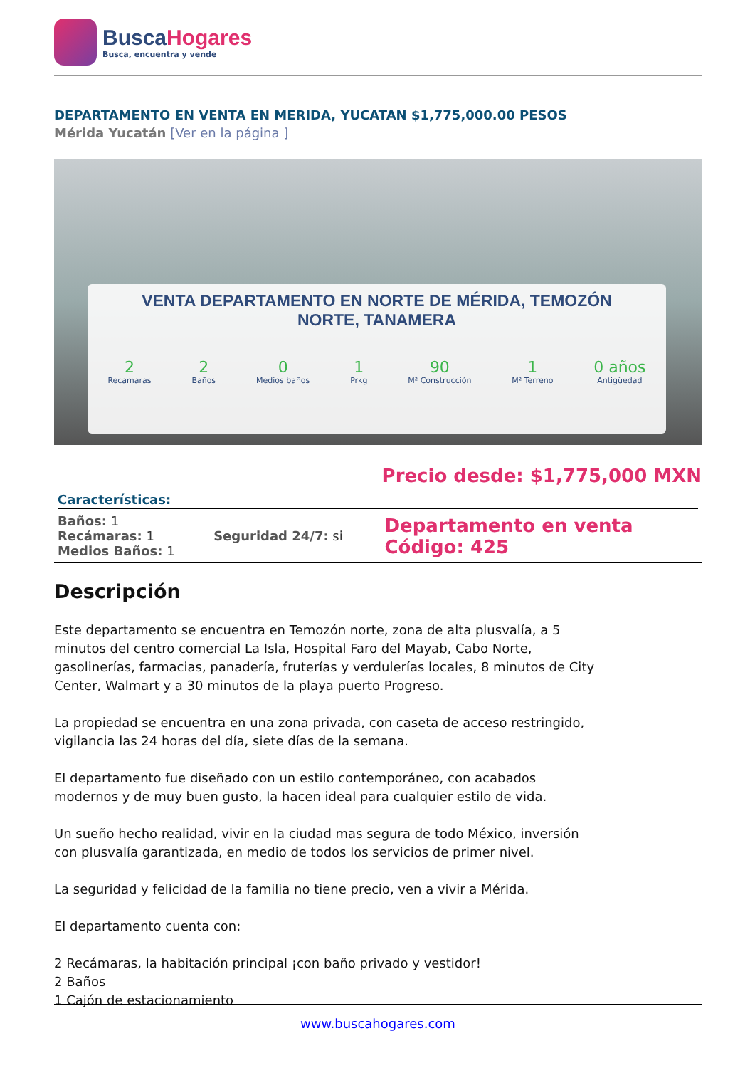BuscaHogares
Busca, encuentra y vende
DEPARTAMENTO EN VENTA EN MERIDA, YUCATAN $1,775,000.00 PESOS
Mérida Yucatán [Ver en la página ]
VENTA DEPARTAMENTO EN NORTE DE MÉRIDA, TEMOZÓN NORTE, TANAMERA
2
Recamaras
2
Baños
0
Medios baños
1
Prkg
90
M² Construcción
1
M² Terreno
0 años
Antigüedad
Precio desde: $1,775,000 MXN
Características:
| Baños: 1 Recámaras: 1 Medios Baños: 1 | Seguridad 24/7: si | Departamento en venta Código: 425 |
Descripción
Este departamento se encuentra en Temozón norte, zona de alta plusvalía, a 5 minutos del centro comercial La Isla, Hospital Faro del Mayab, Cabo Norte, gasolinerías, farmacias, panadería, fruterías y verdulerías locales, 8 minutos de City Center, Walmart y a 30 minutos de la playa puerto Progreso.
La propiedad se encuentra en una zona privada, con caseta de acceso restringido, vigilancia las 24 horas del día, siete días de la semana.
El departamento fue diseñado con un estilo contemporáneo, con acabados modernos y de muy buen gusto, la hacen ideal para cualquier estilo de vida.
Un sueño hecho realidad, vivir en la ciudad mas segura de todo México, inversión con plusvalía garantizada, en medio de todos los servicios de primer nivel.
La seguridad y felicidad de la familia no tiene precio, ven a vivir a Mérida.
El departamento cuenta con:
2 Recámaras, la habitación principal ¡con baño privado y vestidor!
2 Baños
1 Cajón de estacionamiento
www.buscahogares.com